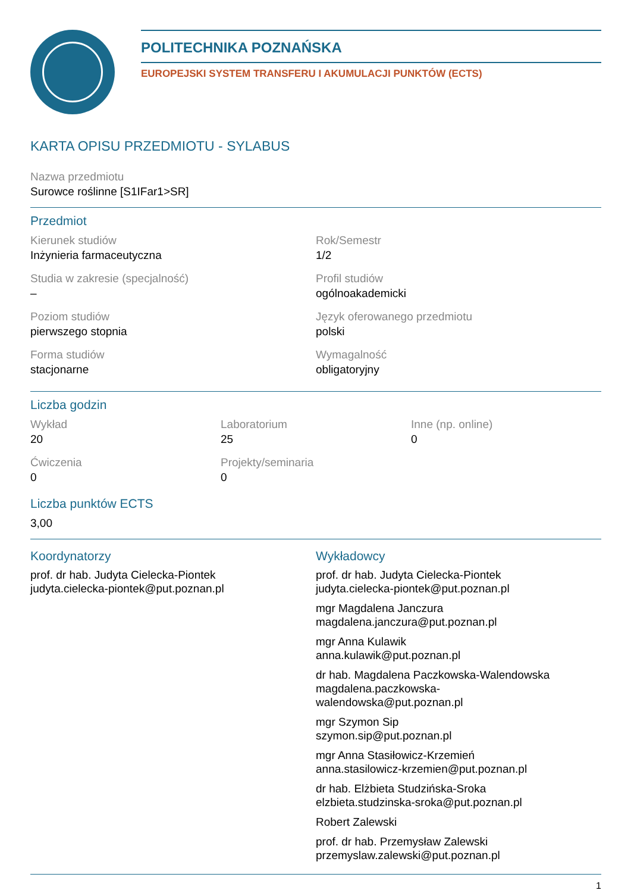POLITECHNIKA POZNAŃSKA
EUROPEJSKI SYSTEM TRANSFERU I AKUMULACJI PUNKTÓW (ECTS)
KARTA OPISU PRZEDMIOTU - SYLABUS
Nazwa przedmiotu
Surowce roślinne [S1IFar1>SR]
Przedmiot
Kierunek studiów
Inżynieria farmaceutyczna
Rok/Semestr
1/2
Studia w zakresie (specjalność)
–
Profil studiów
ogólnoakademicki
Poziom studiów
pierwszego stopnia
Język oferowanego przedmiotu
polski
Forma studiów
stacjonarne
Wymagalność
obligatoryjny
Liczba godzin
Wykład
20
Laboratorium
25
Inne (np. online)
0
Ćwiczenia
0
Projekty/seminaria
0
Liczba punktów ECTS
3,00
Koordynatorzy
prof. dr hab. Judyta Cielecka-Piontek
judyta.cielecka-piontek@put.poznan.pl
Wykładowcy
prof. dr hab. Judyta Cielecka-Piontek
judyta.cielecka-piontek@put.poznan.pl
mgr Magdalena Janczura
magdalena.janczura@put.poznan.pl
mgr Anna Kulawik
anna.kulawik@put.poznan.pl
dr hab. Magdalena Paczkowska-Walendowska
magdalena.paczkowska-
walendowska@put.poznan.pl
mgr Szymon Sip
szymon.sip@put.poznan.pl
mgr Anna Stasiłowicz-Krzemień
anna.stasilowicz-krzemien@put.poznan.pl
dr hab. Elżbieta Studzińska-Sroka
elzbieta.studzinska-sroka@put.poznan.pl
Robert Zalewski
prof. dr hab. Przemysław Zalewski
przemyslaw.zalewski@put.poznan.pl
1